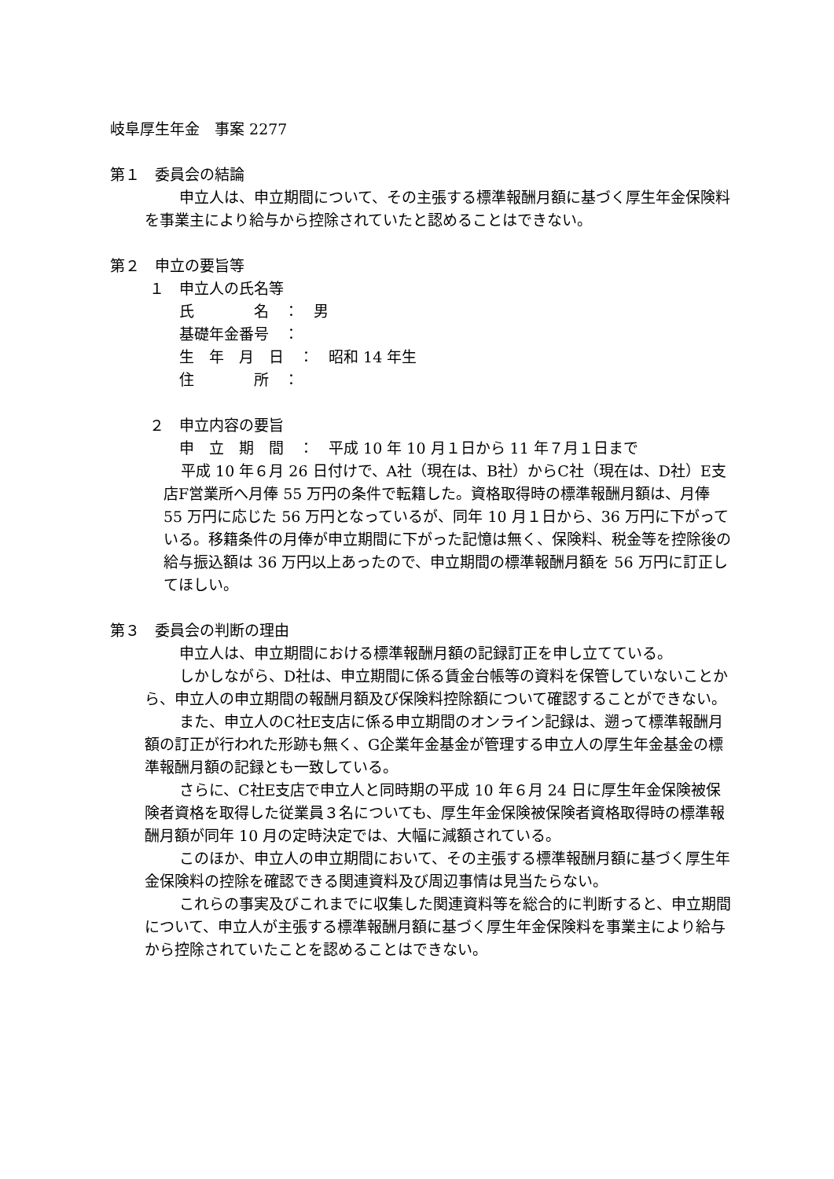岐阜厚生年金　事案 2277
第１　委員会の結論
申立人は、申立期間について、その主張する標準報酬月額に基づく厚生年金保険料を事業主により給与から控除されていたと認めることはできない。
第２　申立の要旨等
１　申立人の氏名等
氏　　　　名　：　男
基礎年金番号　：
生　年　月　日　：　昭和 14 年生
住　　　　所　：
２　申立内容の要旨
申　立　期　間　：　平成 10 年 10 月１日から 11 年７月１日まで
平成 10 年６月 26 日付けで、A社（現在は、B社）からC社（現在は、D社）E支店F営業所へ月俸 55 万円の条件で転籍した。資格取得時の標準報酬月額は、月俸 55 万円に応じた 56 万円となっているが、同年 10 月１日から、36 万円に下がっている。移籍条件の月俸が申立期間に下がった記憶は無く、保険料、税金等を控除後の給与振込額は 36 万円以上あったので、申立期間の標準報酬月額を 56 万円に訂正してほしい。
第３　委員会の判断の理由
申立人は、申立期間における標準報酬月額の記録訂正を申し立てている。
しかしながら、D社は、申立期間に係る賃金台帳等の資料を保管していないことから、申立人の申立期間の報酬月額及び保険料控除額について確認することができない。
また、申立人のC社E支店に係る申立期間のオンライン記録は、遡って標準報酬月額の訂正が行われた形跡も無く、G企業年金基金が管理する申立人の厚生年金基金の標準報酬月額の記録とも一致している。
さらに、C社E支店で申立人と同時期の平成 10 年６月 24 日に厚生年金保険被保険者資格を取得した従業員３名についても、厚生年金保険被保険者資格取得時の標準報酬月額が同年 10 月の定時決定では、大幅に減額されている。
このほか、申立人の申立期間において、その主張する標準報酬月額に基づく厚生年金保険料の控除を確認できる関連資料及び周辺事情は見当たらない。
これらの事実及びこれまでに収集した関連資料等を総合的に判断すると、申立期間について、申立人が主張する標準報酬月額に基づく厚生年金保険料を事業主により給与から控除されていたことを認めることはできない。